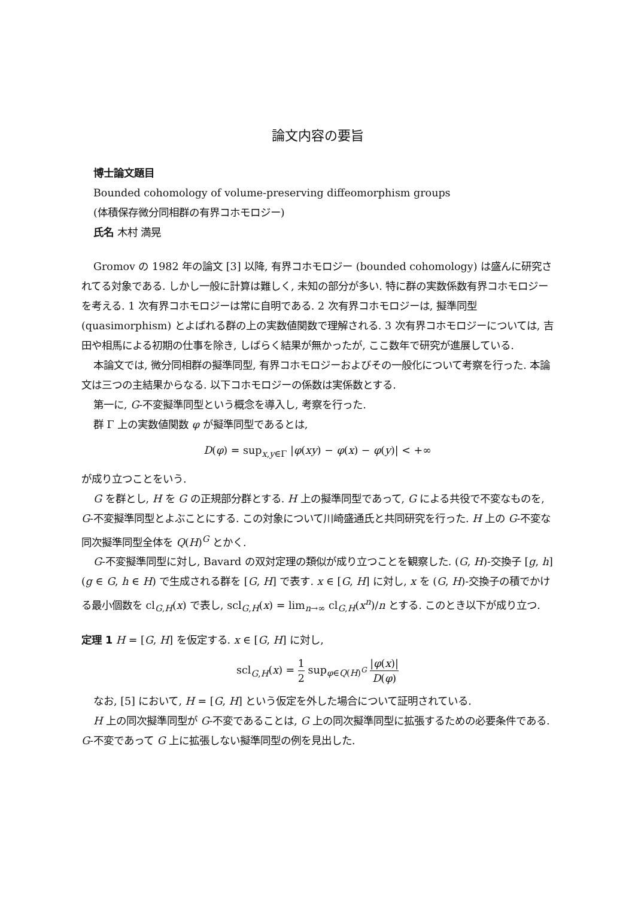論文内容の要旨
博士論文題目
Bounded cohomology of volume-preserving diffeomorphism groups
(体積保存微分同相群の有界コホモロジー)
氏名 木村 満晃
Gromov の 1982 年の論文 [3] 以降, 有界コホモロジー (bounded cohomology) は盛んに研究されてる対象である. しかし一般に計算は難しく, 未知の部分が多い. 特に群の実数係数有界コホモロジーを考える. 1 次有界コホモロジーは常に自明である. 2 次有界コホモロジーは, 擬準同型 (quasimorphism) とよばれる群の上の実数値関数で理解される. 3 次有界コホモロジーについては, 吉田や相馬による初期の仕事を除き, しばらく結果が無かったが, ここ数年で研究が進展している.
本論文では, 微分同相群の擬準同型, 有界コホモロジーおよびその一般化について考察を行った. 本論文は三つの主結果からなる. 以下コホモロジーの係数は実係数とする.
第一に, G-不変擬準同型という概念を導入し, 考察を行った.
群 Γ 上の実数値関数 φ が擬準同型であるとは,
D(φ) = sup<sub>x,y∈Γ</sub> |φ(xy) − φ(x) − φ(y)| < +∞
が成り立つことをいう.
G を群とし, H を G の正規部分群とする. H 上の擬準同型であって, G による共役で不変なものを, G-不変擬準同型とよぶことにする. この対象について川崎盛通氏と共同研究を行った. H 上の G-不変な同次擬準同型全体を Q(H)<sup>G</sup> とかく.
G-不変擬準同型に対し, Bavard の双対定理の類似が成り立つことを観察した. (G, H)-交換子 [g, h] (g ∈ G, h ∈ H) で生成される群を [G, H] で表す. x ∈ [G, H] に対し, x を (G, H)-交換子の積でかける最小個数を cl<sub>G,H</sub>(x) で表し, scl<sub>G,H</sub>(x) = lim<sub>n→∞</sub> cl<sub>G,H</sub>(x<sup>n</sup>)/n とする. このとき以下が成り立つ.
定理 1 H = [G, H] を仮定する. x ∈ [G, H] に対し,
scl<sub>G,H</sub>(x) = 1 2 sup<sub>φ∈Q(H)<sup>G</sup></sub> |φ(x)| D(φ)
なお, [5] において, H = [G, H] という仮定を外した場合について証明されている.
H 上の同次擬準同型が G-不変であることは, G 上の同次擬準同型に拡張するための必要条件である. G-不変であって G 上に拡張しない擬準同型の例を見出した.